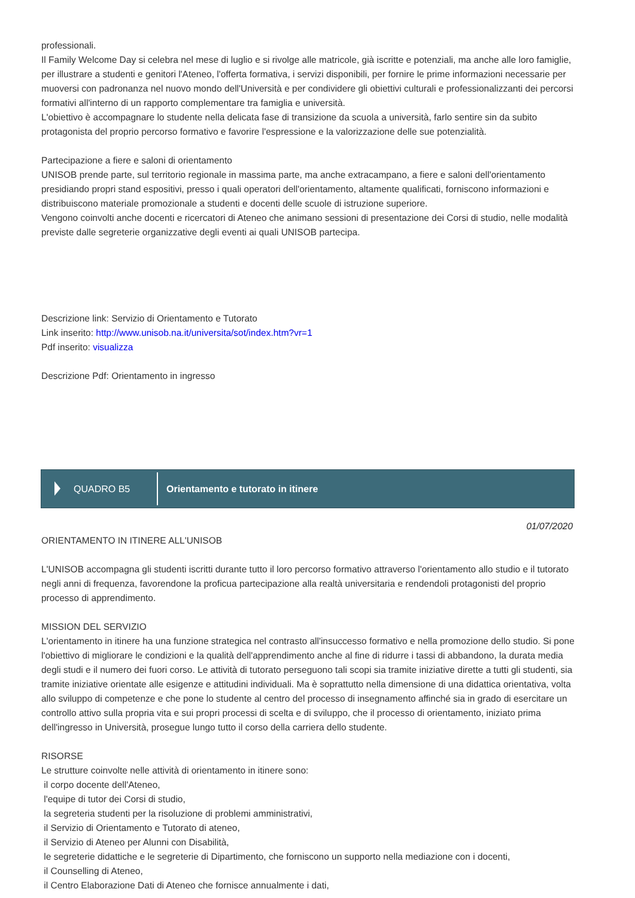professionali.
Il Family Welcome Day si celebra nel mese di luglio e si rivolge alle matricole, già iscritte e potenziali, ma anche alle loro famiglie, per illustrare a studenti e genitori l'Ateneo, l'offerta formativa, i servizi disponibili, per fornire le prime informazioni necessarie per muoversi con padronanza nel nuovo mondo dell'Università e per condividere gli obiettivi culturali e professionalizzanti dei percorsi formativi all'interno di un rapporto complementare tra famiglia e università.
L'obiettivo è accompagnare lo studente nella delicata fase di transizione da scuola a università, farlo sentire sin da subito protagonista del proprio percorso formativo e favorire l'espressione e la valorizzazione delle sue potenzialità.
Partecipazione a fiere e saloni di orientamento
UNISOB prende parte, sul territorio regionale in massima parte, ma anche extracampano, a fiere e saloni dell'orientamento presidiando propri stand espositivi, presso i quali operatori dell'orientamento, altamente qualificati, forniscono informazioni e distribuiscono materiale promozionale a studenti e docenti delle scuole di istruzione superiore.
Vengono coinvolti anche docenti e ricercatori di Ateneo che animano sessioni di presentazione dei Corsi di studio, nelle modalità previste dalle segreterie organizzative degli eventi ai quali UNISOB partecipa.
Descrizione link: Servizio di Orientamento e Tutorato
Link inserito: http://www.unisob.na.it/universita/sot/index.htm?vr=1
Pdf inserito: visualizza
Descrizione Pdf: Orientamento in ingresso
QUADRO B5
Orientamento e tutorato in itinere
01/07/2020
ORIENTAMENTO IN ITINERE ALL'UNISOB
L'UNISOB accompagna gli studenti iscritti durante tutto il loro percorso formativo attraverso l'orientamento allo studio e il tutorato negli anni di frequenza, favorendone la proficua partecipazione alla realtà universitaria e rendendoli protagonisti del proprio processo di apprendimento.
MISSION DEL SERVIZIO
L'orientamento in itinere ha una funzione strategica nel contrasto all'insuccesso formativo e nella promozione dello studio. Si pone l'obiettivo di migliorare le condizioni e la qualità dell'apprendimento anche al fine di ridurre i tassi di abbandono, la durata media degli studi e il numero dei fuori corso. Le attività di tutorato perseguono tali scopi sia tramite iniziative dirette a tutti gli studenti, sia tramite iniziative orientate alle esigenze e attitudini individuali. Ma è soprattutto nella dimensione di una didattica orientativa, volta allo sviluppo di competenze e che pone lo studente al centro del processo di insegnamento affinché sia in grado di esercitare un controllo attivo sulla propria vita e sui propri processi di scelta e di sviluppo, che il processo di orientamento, iniziato prima dell'ingresso in Università, prosegue lungo tutto il corso della carriera dello studente.
RISORSE
Le strutture coinvolte nelle attività di orientamento in itinere sono:
il corpo docente dell'Ateneo,
l'equipe di tutor dei Corsi di studio,
la segreteria studenti per la risoluzione di problemi amministrativi,
il Servizio di Orientamento e Tutorato di ateneo,
il Servizio di Ateneo per Alunni con Disabilità,
le segreterie didattiche e le segreterie di Dipartimento, che forniscono un supporto nella mediazione con i docenti,
il Counselling di Ateneo,
il Centro Elaborazione Dati di Ateneo che fornisce annualmente i dati,